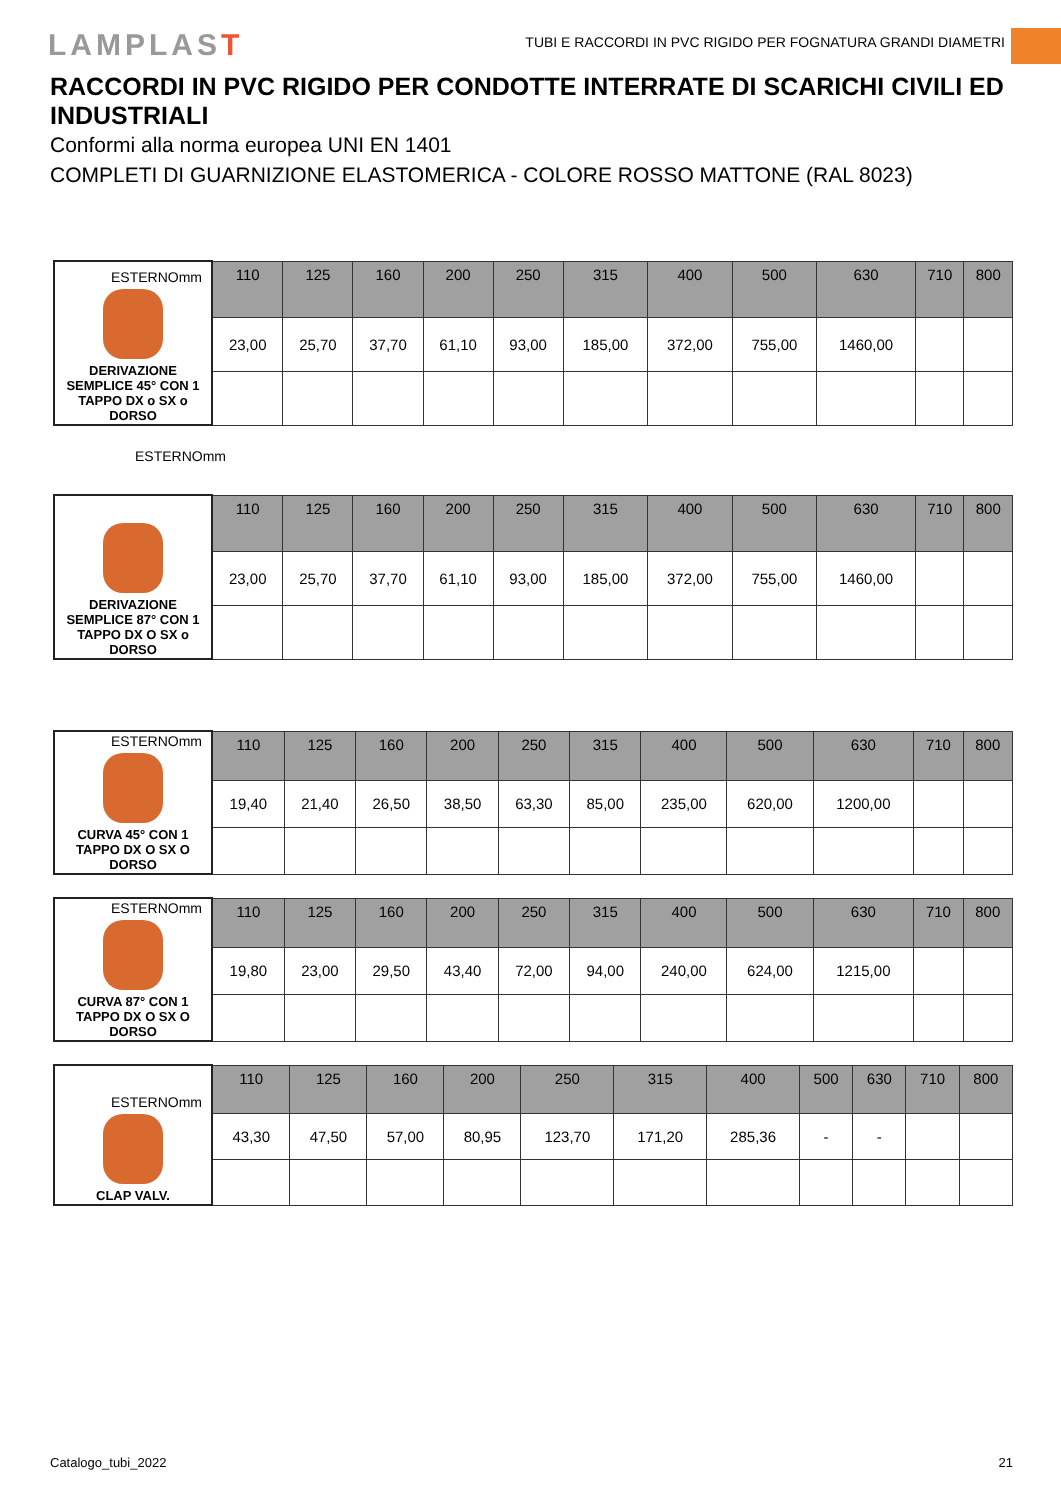LAMPLAST
TUBI E RACCORDI IN PVC RIGIDO PER FOGNATURA GRANDI DIAMETRI
RACCORDI IN PVC RIGIDO PER CONDOTTE INTERRATE DI SCARICHI CIVILI ED INDUSTRIALI
Conformi alla norma europea UNI EN 1401
COMPLETI DI GUARNIZIONE ELASTOMERICA - COLORE ROSSO MATTONE (RAL 8023)
| ESTERNOmm DERIVAZIONE SEMPLICE 45° CON 1 TAPPO DX o SX o DORSO | 110 | 125 | 160 | 200 | 250 | 315 | 400 | 500 | 630 | 710 | 800 |
| | 23,00 | 25,70 | 37,70 | 61,10 | 93,00 | 185,00 | 372,00 | 755,00 | 1460,00 | | |
ESTERNOmm
| DERIVAZIONE SEMPLICE 87° CON 1 TAPPO DX O SX o DORSO | 110 | 125 | 160 | 200 | 250 | 315 | 400 | 500 | 630 | 710 | 800 |
| | 23,00 | 25,70 | 37,70 | 61,10 | 93,00 | 185,00 | 372,00 | 755,00 | 1460,00 | | |
| ESTERNOmm CURVA 45° CON 1 TAPPO DX O SX O DORSO | 110 | 125 | 160 | 200 | 250 | 315 | 400 | 500 | 630 | 710 | 800 |
| | 19,40 | 21,40 | 26,50 | 38,50 | 63,30 | 85,00 | 235,00 | 620,00 | 1200,00 | | |
| ESTERNOmm CURVA 87° CON 1 TAPPO DX O SX O DORSO | 110 | 125 | 160 | 200 | 250 | 315 | 400 | 500 | 630 | 710 | 800 |
| | 19,80 | 23,00 | 29,50 | 43,40 | 72,00 | 94,00 | 240,00 | 624,00 | 1215,00 | | |
| ESTERNOmm CLAP VALV. | 110 | 125 | 160 | 200 | 250 | 315 | 400 | 500 | 630 | 710 | 800 |
| | 43,30 | 47,50 | 57,00 | 80,95 | 123,70 | 171,20 | 285,36 | - | - | | |
Catalogo_tubi_2022 21